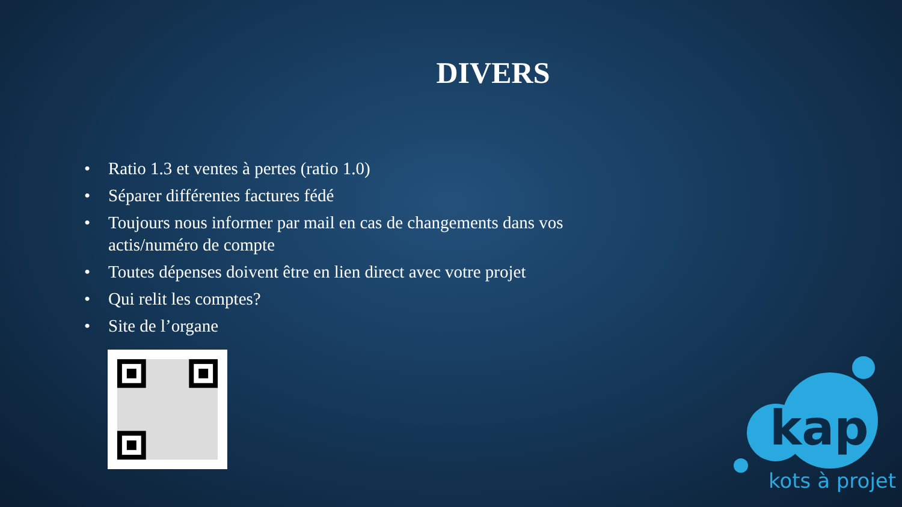DIVERS
• Ratio 1.3 et ventes à pertes (ratio 1.0)
• Séparer différentes factures fédé
• Toujours nous informer par mail en cas de changements dans vos actis/numéro de compte
• Toutes dépenses doivent être en lien direct avec votre projet
• Qui relit les comptes?
• Site de l’organe
kap
kots à projet